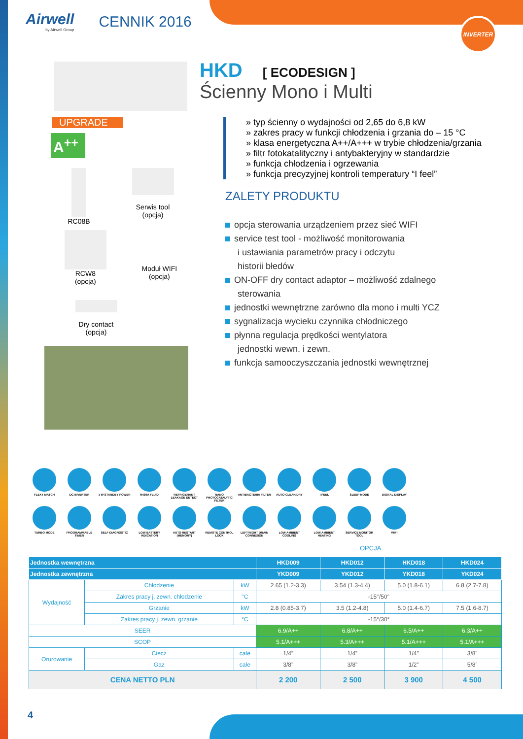INVERTER
Airwell
by Airwell Group
CENNIK 2016
UPGRADE
A<sup>++</sup>
RC08B
Serwis tool
(opcja)
RCW8
(opcja)
Moduł WIFI
(opcja)
Dry contact
(opcja)
HKD [ ECODESIGN ]
Ścienny Mono i Multi
» typ ścienny o wydajności od 2,65 do 6,8 kW
» zakres pracy w funkcji chłodzenia i grzania do – 15 °C
» klasa energetyczna A++/A+++ w trybie chłodzenia/grzania
» filtr fotokatalityczny i antybakteryjny w standardzie
» funkcja chłodzenia i ogrzewania
» funkcja precyzyjnej kontroli temperatury “I feel”
ZALETY PRODUKTU
opcja sterowania urządzeniem przez sieć WIFI
service test tool - możliwość monitorowania
i ustawiania parametrów pracy i odczytu
historii błedów
ON-OFF dry contact adaptor – możliwość zdalnego
sterowania
jednostki wewnętrzne zarówno dla mono i multi YCZ
sygnalizacja wycieku czynnika chłodniczego
płynna regulacja prędkości wentylatora
jednostki wewn. i zewn.
funkcja samooczyszczania jednostki wewnętrznej
FLEXY MATCH
DC INVERTER
1 W STANDBY POWER
R410A FLUID
REFRIGERANT LEAKAGE DETECT
NANO PHOTOCATALYTIC FILTER
ANTIBACTERIA FILTER
AUTO CLEAN/DRY
I FEEL
SLEEP MODE
DIGITAL DISPLAY
TURBO MODE
PROGRAMMABLE TIMER
SELF DIAGNOSTIC
LOW BATTERY INDICATION
AUTO RESTART (MEMORY)
REMOTE CONTROL LOCK
LEFT/RIGHT DRAIN CONNEXION
LOW AMBIENT COOLING
LOW AMBIENT HEATING
SERVICE MONITOR TOOL
WIFI
OPCJA
| Jednostka wewnętrzna | | | HKD009 | HKD012 | HKD018 | HKD024 |
| --- | --- | --- | --- | --- | --- | --- |
| Jednostka zewnętrzna | | | YKD009 | YKD012 | YKD018 | YKD024 |
| Wydajność | Chłodzenie | kW | 2.65 (1.2-3.3) | 3.54 (1.3-4.4) | 5.0 (1.8-6.1) | 6.8 (2.7-7.8) |
| | Zakres pracy j. zewn. chłodzenie | °C | -15°/50° | | | |
| | Grzanie | kW | 2.8 (0.85-3.7) | 3.5 (1.2-4.8) | 5.0 (1.4-6.7) | 7.5 (1.6-8.7) |
| | Zakres pracy j. zewn. grzanie | °C | -15°/30° | | | |
| SEER | | | 6.9/A++ | 6.8/A++ | 6.5/A++ | 6.3/A++ |
| SCOP | | | 5.1/A+++ | 5.3/A+++ | 5.1/A+++ | 5.1/A+++ |
| Orurowanie | Ciecz | cale | 1/4” | 1/4” | 1/4” | 3/8” |
| | Gaz | cale | 3/8” | 3/8” | 1/2” | 5/8” |
| CENA NETTO PLN | | | 2 200 | 2 500 | 3 900 | 4 500 |
4